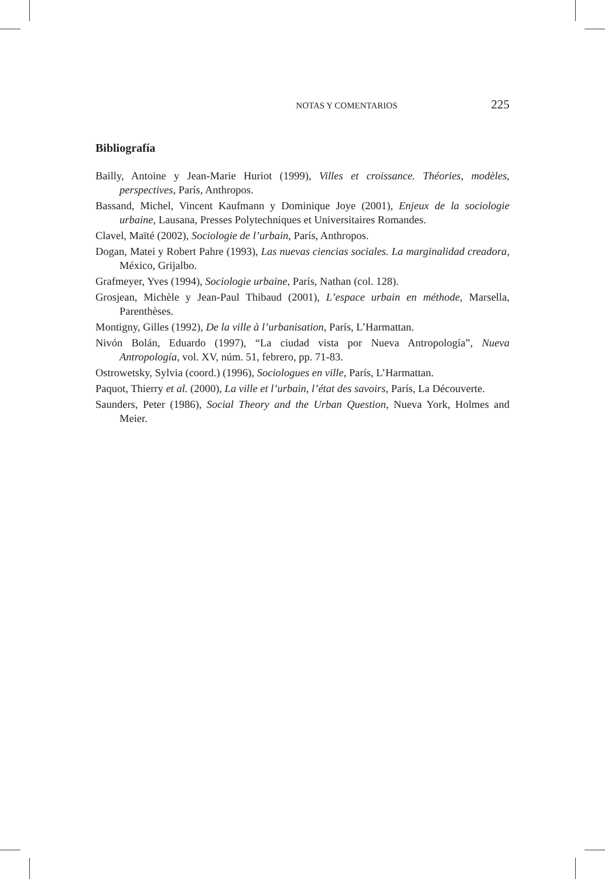NOTAS Y COMENTARIOS 225
Bibliografía
Bailly, Antoine y Jean-Marie Huriot (1999), Villes et croissance. Théories, modèles, perspectives, París, Anthropos.
Bassand, Michel, Vincent Kaufmann y Dominique Joye (2001), Enjeux de la sociologie urbaine, Lausana, Presses Polytechniques et Universitaires Romandes.
Clavel, Maïté (2002), Sociologie de l’urbain, París, Anthropos.
Dogan, Matei y Robert Pahre (1993), Las nuevas ciencias sociales. La marginalidad creadora, México, Grijalbo.
Grafmeyer, Yves (1994), Sociologie urbaine, París, Nathan (col. 128).
Grosjean, Michèle y Jean-Paul Thibaud (2001), L’espace urbain en méthode, Marsella, Parenthèses.
Montigny, Gilles (1992), De la ville à l’urbanisation, París, L’Harmattan.
Nivón Bolán, Eduardo (1997), “La ciudad vista por Nueva Antropología”, Nueva Antropología, vol. XV, núm. 51, febrero, pp. 71-83.
Ostrowetsky, Sylvia (coord.) (1996), Sociologues en ville, París, L’Harmattan.
Paquot, Thierry et al. (2000), La ville et l’urbain, l’état des savoirs, París, La Découverte.
Saunders, Peter (1986), Social Theory and the Urban Question, Nueva York, Holmes and Meier.